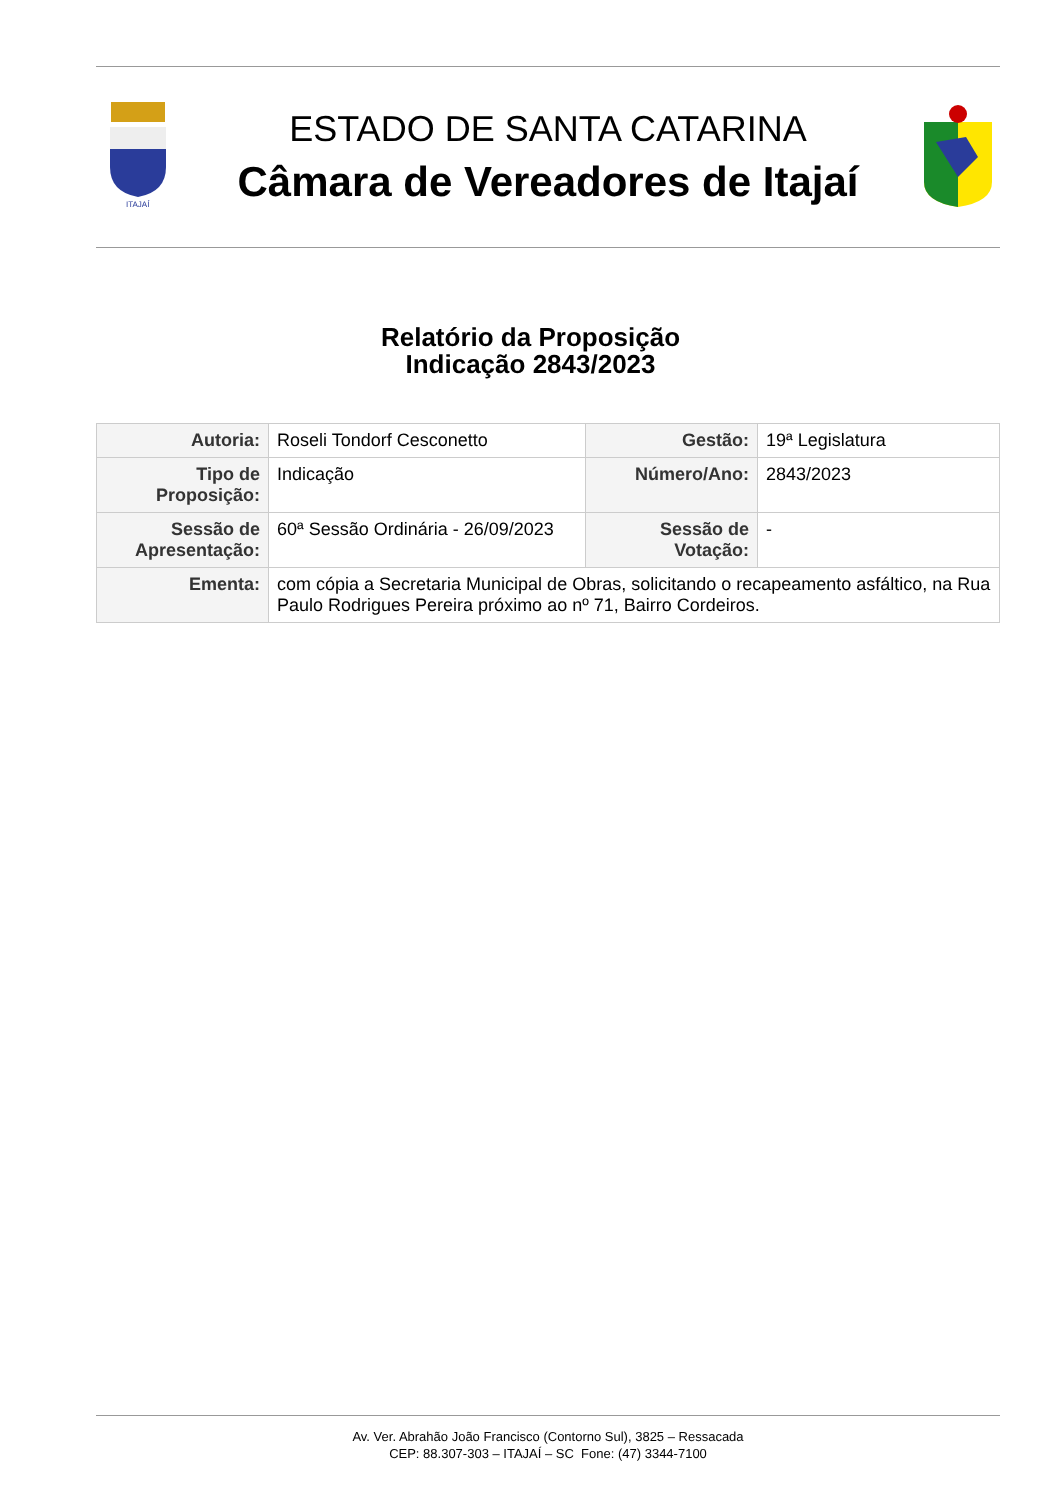ITAJAÍ
ESTADO DE SANTA CATARINA
Câmara de Vereadores de Itajaí
Relatório da Proposição
Indicação 2843/2023
| Autoria: | Roseli Tondorf Cesconetto | Gestão: | 19ª Legislatura |
| Tipo de Proposição: | Indicação | Número/Ano: | 2843/2023 |
| Sessão de Apresentação: | 60ª Sessão Ordinária - 26/09/2023 | Sessão de Votação: | - |
| Ementa: | com cópia a Secretaria Municipal de Obras, solicitando o recapeamento asfáltico, na Rua Paulo Rodrigues Pereira próximo ao nº 71, Bairro Cordeiros. | | |
Av. Ver. Abrahão João Francisco (Contorno Sul), 3825 – Ressacada
CEP: 88.307-303 – ITAJAÍ – SC Fone: (47) 3344-7100